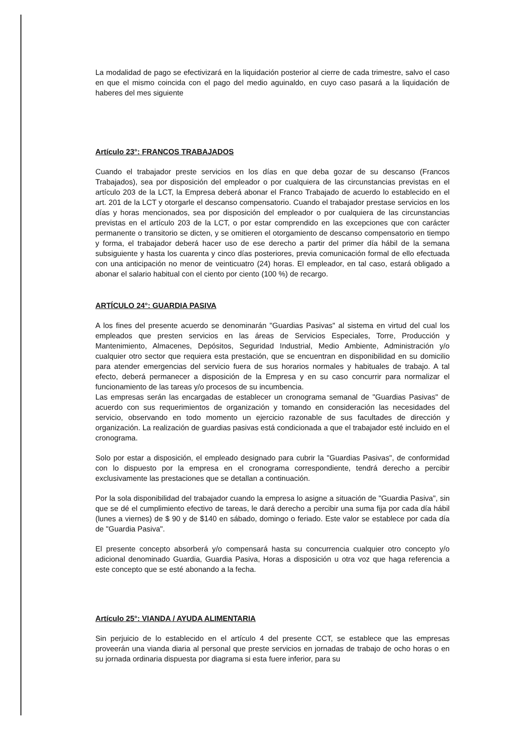La modalidad de pago se efectivizará en la liquidación posterior al cierre de cada trimestre, salvo el caso en que el mismo coincida con el pago del medio aguinaldo, en cuyo caso pasará a la liquidación de haberes del mes siguiente
Artículo 23°: FRANCOS TRABAJADOS
Cuando el trabajador preste servicios en los días en que deba gozar de su descanso (Francos Trabajados), sea por disposición del empleador o por cualquiera de las circunstancias previstas en el artículo 203 de la LCT, la Empresa deberá abonar el Franco Trabajado de acuerdo lo establecido en el art. 201 de la LCT y otorgarle el descanso compensatorio. Cuando el trabajador prestase servicios en los días y horas mencionados, sea por disposición del empleador o por cualquiera de las circunstancias previstas en el artículo 203 de la LCT, o por estar comprendido en las excepciones que con carácter permanente o transitorio se dicten, y se omitieren el otorgamiento de descanso compensatorio en tiempo y forma, el trabajador deberá hacer uso de ese derecho a partir del primer día hábil de la semana subsiguiente y hasta los cuarenta y cinco días posteriores, previa comunicación formal de ello efectuada con una anticipación no menor de veinticuatro (24) horas. El empleador, en tal caso, estará obligado a abonar el salario habitual con el ciento por ciento (100 %) de recargo.
ARTÍCULO 24°: GUARDIA PASIVA
A los fines del presente acuerdo se denominarán "Guardias Pasivas" al sistema en virtud del cual los empleados que presten servicios en las áreas de Servicios Especiales, Torre, Producción y Mantenimiento, Almacenes, Depósitos, Seguridad Industrial, Medio Ambiente, Administración y/o cualquier otro sector que requiera esta prestación, que se encuentran en disponibilidad en su domicilio para atender emergencias del servicio fuera de sus horarios normales y habituales de trabajo. A tal efecto, deberá permanecer a disposición de la Empresa y en su caso concurrir para normalizar el funcionamiento de las tareas y/o procesos de su incumbencia.
Las empresas serán las encargadas de establecer un cronograma semanal de "Guardias Pasivas" de acuerdo con sus requerimientos de organización y tomando en consideración las necesidades del servicio, observando en todo momento un ejercicio razonable de sus facultades de dirección y organización. La realización de guardias pasivas está condicionada a que el trabajador esté incluido en el cronograma.
Solo por estar a disposición, el empleado designado para cubrir la "Guardias Pasivas", de conformidad con lo dispuesto por la empresa en el cronograma correspondiente, tendrá derecho a percibir exclusivamente las prestaciones que se detallan a continuación.
Por la sola disponibilidad del trabajador cuando la empresa lo asigne a situación de "Guardia Pasiva", sin que se dé el cumplimiento efectivo de tareas, le dará derecho a percibir una suma fija por cada día hábil (lunes a viernes) de $ 90 y de $140 en sábado, domingo o feriado. Este valor se establece por cada día de "Guardia Pasiva".
El presente concepto absorberá y/o compensará hasta su concurrencia cualquier otro concepto y/o adicional denominado Guardia, Guardia Pasiva, Horas a disposición u otra voz que haga referencia a este concepto que se esté abonando a la fecha.
Artículo 25°: VIANDA / AYUDA ALIMENTARIA
Sin perjuicio de lo establecido en el artículo 4 del presente CCT, se establece que las empresas proveerán una vianda diaria al personal que preste servicios en jornadas de trabajo de ocho horas o en su jornada ordinaria dispuesta por diagrama si esta fuere inferior, para su